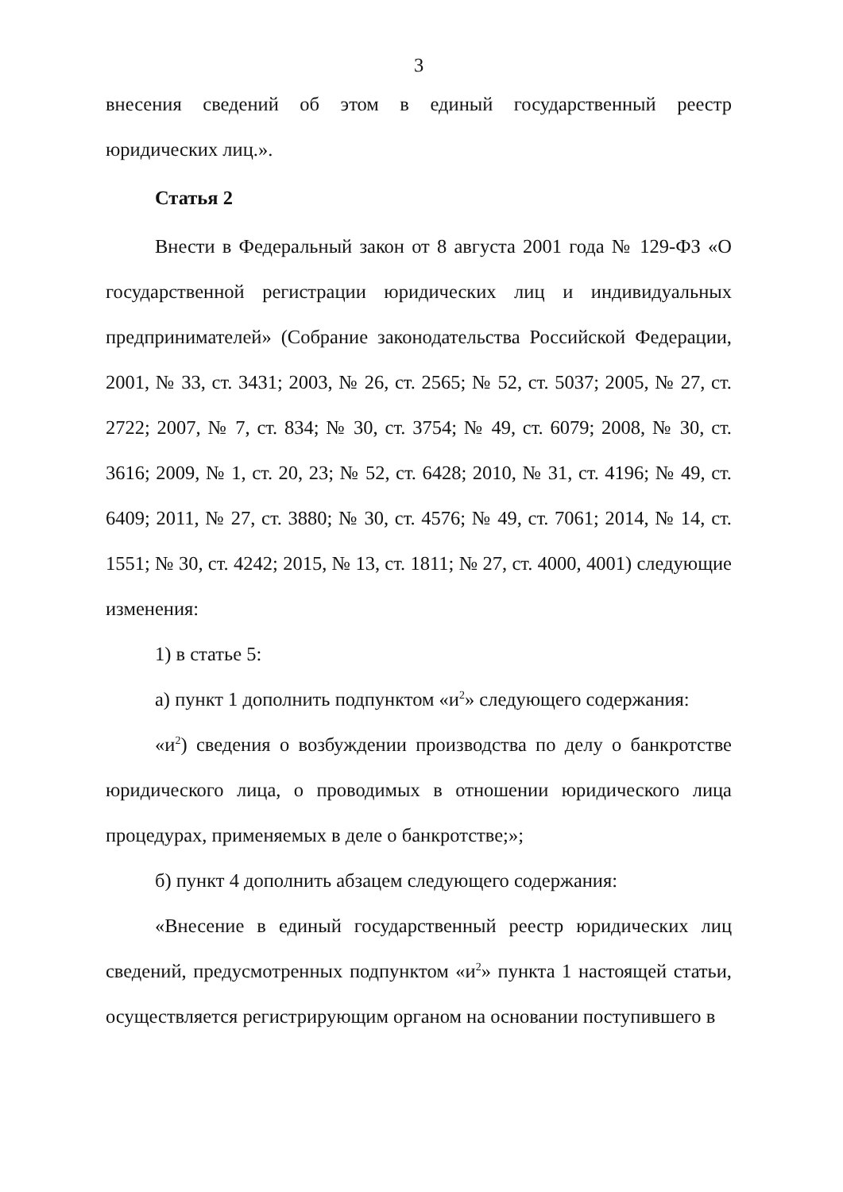3
внесения сведений об этом в единый государственный реестр юридических лиц.».
Статья 2
Внести в Федеральный закон от 8 августа 2001 года № 129-ФЗ «О государственной регистрации юридических лиц и индивидуальных предпринимателей» (Собрание законодательства Российской Федерации, 2001, № 33, ст. 3431; 2003, № 26, ст. 2565; № 52, ст. 5037; 2005, № 27, ст. 2722; 2007, № 7, ст. 834; № 30, ст. 3754; № 49, ст. 6079; 2008, № 30, ст. 3616; 2009, № 1, ст. 20, 23; № 52, ст. 6428; 2010, № 31, ст. 4196; № 49, ст. 6409; 2011, № 27, ст. 3880; № 30, ст. 4576; № 49, ст. 7061; 2014, № 14, ст. 1551; № 30, ст. 4242; 2015, № 13, ст. 1811; № 27, ст. 4000, 4001) следующие изменения:
1) в статье 5:
а) пункт 1 дополнить подпунктом «и<sup>2</sup>» следующего содержания:
«и<sup>2</sup>) сведения о возбуждении производства по делу о банкротстве юридического лица, о проводимых в отношении юридического лица процедурах, применяемых в деле о банкротстве;»;
б) пункт 4 дополнить абзацем следующего содержания:
«Внесение в единый государственный реестр юридических лиц сведений, предусмотренных подпунктом «и<sup>2</sup>» пункта 1 настоящей статьи, осуществляется регистрирующим органом на основании поступившего в